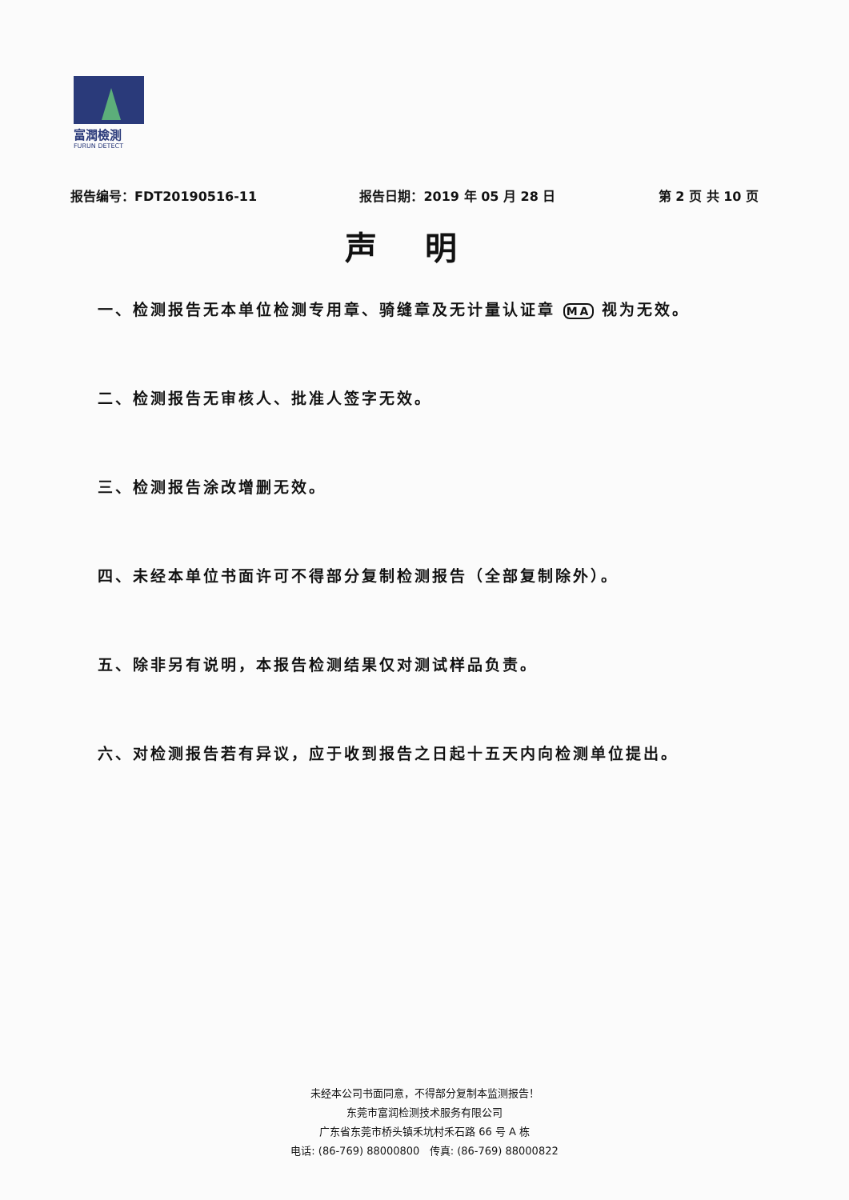富潤檢測
FURUN DETECT
报告编号：FDT20190516-11 报告日期：2019 年 05 月 28 日 第 2 页 共 10 页
声明
一、检测报告无本单位检测专用章、骑缝章及无计量认证章 MA 视为无效。
二、检测报告无审核人、批准人签字无效。
三、检测报告涂改增删无效。
四、未经本单位书面许可不得部分复制检测报告（全部复制除外）。
五、除非另有说明，本报告检测结果仅对测试样品负责。
六、对检测报告若有异议，应于收到报告之日起十五天内向检测单位提出。
未经本公司书面同意，不得部分复制本监测报告！
东莞市富润检测技术服务有限公司
广东省东莞市桥头镇禾坑村禾石路 66 号 A 栋
电话: (86-769) 88000800 传真: (86-769) 88000822